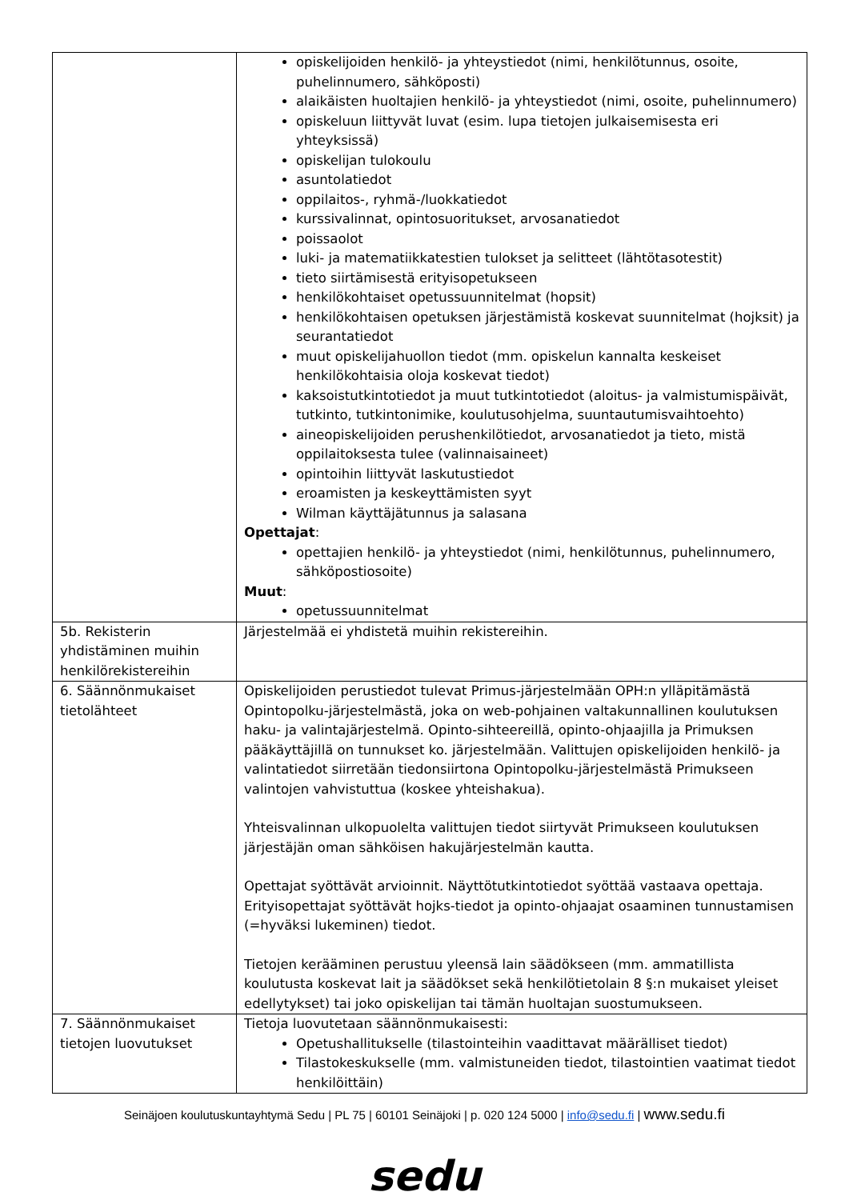| | opiskelijoiden henkilö- ja yhteystiedot (nimi, henkilötunnus, osoite, puhelinnumero, sähköposti) alaikäisten huoltajien henkilö- ja yhteystiedot (nimi, osoite, puhelinnumero) opiskeluun liittyvät luvat (esim. lupa tietojen julkaisemisesta eri yhteyksissä) opiskelijan tulokoulu asuntolatiedot oppilaitos-, ryhmä-/luokkatiedot kurssivalinnat, opintosuoritukset, arvosanatiedot poissaolot luki- ja matematiikkatestien tulokset ja selitteet (lähtötasotestit) tieto siirtämisestä erityisopetukseen henkilökohtaiset opetussuunnitelmat (hopsit) henkilökohtaisen opetuksen järjestämistä koskevat suunnitelmat (hojksit) ja seurantatiedot muut opiskelijahuollon tiedot (mm. opiskelun kannalta keskeiset henkilökohtaisia oloja koskevat tiedot) kaksoistutkintotiedot ja muut tutkintotiedot (aloitus- ja valmistumispäivät, tutkinto, tutkintonimike, koulutusohjelma, suuntautumisvaihtoehto) aineopiskelijoiden perushenkilötiedot, arvosanatiedot ja tieto, mistä oppilaitoksesta tulee (valinnaisaineet) opintoihin liittyvät laskutustiedot eroamisten ja keskeyttämisten syyt Wilman käyttäjätunnus ja salasana Opettajat : opettajien henkilö- ja yhteystiedot (nimi, henkilötunnus, puhelinnumero, sähköpostiosoite) Muut : opetussuunnitelmat |
| 5b. Rekisterin yhdistäminen muihin henkilörekistereihin | Järjestelmää ei yhdistetä muihin rekistereihin. |
| 6. Säännönmukaiset tietolähteet | Opiskelijoiden perustiedot tulevat Primus-järjestelmään OPH:n ylläpitämästä Opintopolku-järjestelmästä, joka on web-pohjainen valtakunnallinen koulutuksen haku- ja valintajärjestelmä. Opinto-sihteereillä, opinto-ohjaajilla ja Primuksen pääkäyttäjillä on tunnukset ko. järjestelmään. Valittujen opiskelijoiden henkilö- ja valintatiedot siirretään tiedonsiirtona Opintopolku-järjestelmästä Primukseen valintojen vahvistuttua (koskee yhteishakua). Yhteisvalinnan ulkopuolelta valittujen tiedot siirtyvät Primukseen koulutuksen järjestäjän oman sähköisen hakujärjestelmän kautta. Opettajat syöttävät arvioinnit. Näyttötutkintotiedot syöttää vastaava opettaja. Erityisopettajat syöttävät hojks-tiedot ja opinto-ohjaajat osaaminen tunnustamisen (=hyväksi lukeminen) tiedot. Tietojen kerääminen perustuu yleensä lain säädökseen (mm. ammatillista koulutusta koskevat lait ja säädökset sekä henkilötietolain 8 §:n mukaiset yleiset edellytykset) tai joko opiskelijan tai tämän huoltajan suostumukseen. |
| 7. Säännönmukaiset tietojen luovutukset | Tietoja luovutetaan säännönmukaisesti: Opetushallitukselle (tilastointeihin vaadittavat määrälliset tiedot) Tilastokeskukselle (mm. valmistuneiden tiedot, tilastointien vaatimat tiedot henkilöittäin) |
Seinäjoen koulutuskuntayhtymä Sedu | PL 75 | 60101 Seinäjoki | p. 020 124 5000 | info@sedu.fi | www.sedu.fi
sedu